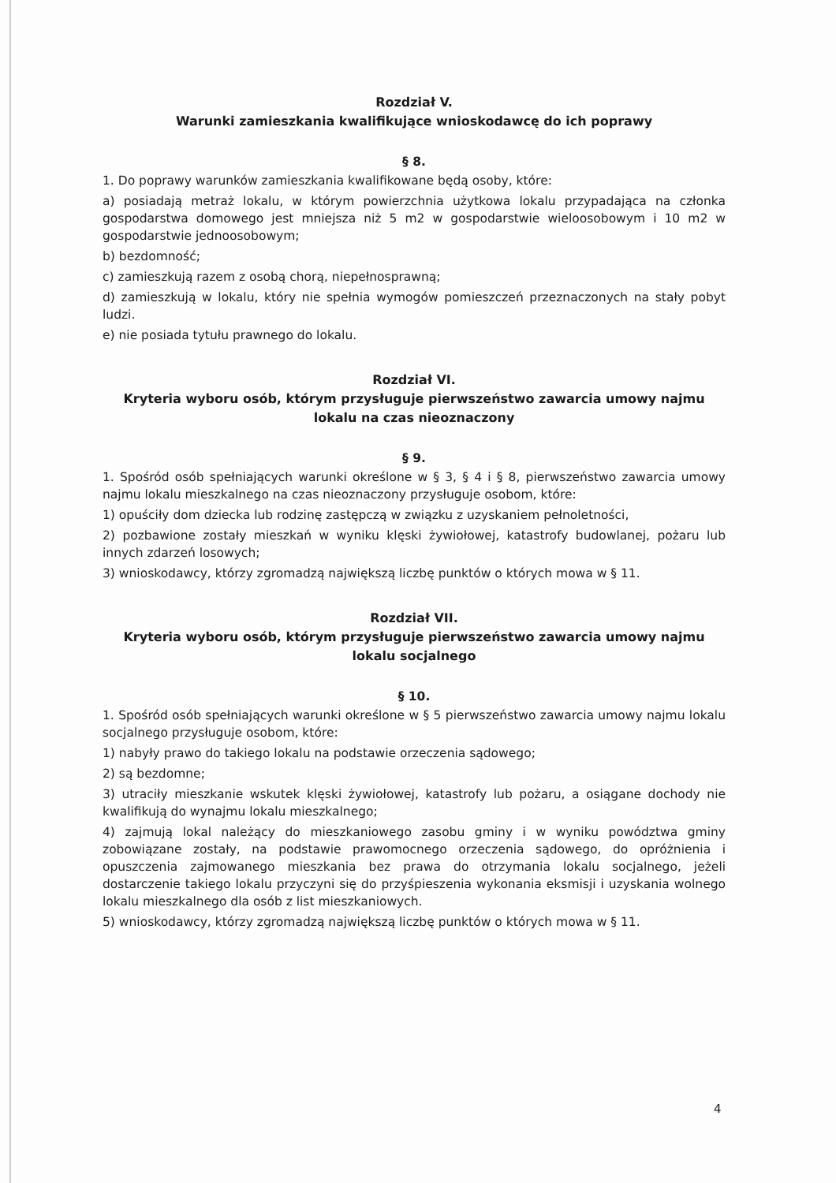Rozdział V.
Warunki zamieszkania kwalifikujące wnioskodawcę do ich poprawy
§ 8.
1. Do poprawy warunków zamieszkania kwalifikowane będą osoby, które:
a) posiadają metraż lokalu, w którym powierzchnia użytkowa lokalu przypadająca na członka gospodarstwa domowego jest mniejsza niż 5 m2 w gospodarstwie wieloosobowym i 10 m2 w gospodarstwie jednoosobowym;
b) bezdomność;
c) zamieszkują razem z osobą chorą, niepełnosprawną;
d) zamieszkują w lokalu, który nie spełnia wymogów pomieszczeń przeznaczonych na stały pobyt ludzi.
e) nie posiada tytułu prawnego do lokalu.
Rozdział VI.
Kryteria wyboru osób, którym przysługuje pierwszeństwo zawarcia umowy najmu lokalu na czas nieoznaczony
§ 9.
1. Spośród osób spełniających warunki określone w § 3, § 4 i § 8, pierwszeństwo zawarcia umowy najmu lokalu mieszkalnego na czas nieoznaczony przysługuje osobom, które:
1) opuściły dom dziecka lub rodzinę zastępczą w związku z uzyskaniem pełnoletności,
2) pozbawione zostały mieszkań w wyniku klęski żywiołowej, katastrofy budowlanej, pożaru lub innych zdarzeń losowych;
3) wnioskodawcy, którzy zgromadzą największą liczbę punktów o których mowa w § 11.
Rozdział VII.
Kryteria wyboru osób, którym przysługuje pierwszeństwo zawarcia umowy najmu lokalu socjalnego
§ 10.
1. Spośród osób spełniających warunki określone w § 5 pierwszeństwo zawarcia umowy najmu lokalu socjalnego przysługuje osobom, które:
1) nabyły prawo do takiego lokalu na podstawie orzeczenia sądowego;
2) są bezdomne;
3) utraciły mieszkanie wskutek klęski żywiołowej, katastrofy lub pożaru, a osiągane dochody nie kwalifikują do wynajmu lokalu mieszkalnego;
4) zajmują lokal należący do mieszkaniowego zasobu gminy i w wyniku powództwa gminy zobowiązane zostały, na podstawie prawomocnego orzeczenia sądowego, do opróżnienia i opuszczenia zajmowanego mieszkania bez prawa do otrzymania lokalu socjalnego, jeżeli dostarczenie takiego lokalu przyczyni się do przyśpieszenia wykonania eksmisji i uzyskania wolnego lokalu mieszkalnego dla osób z list mieszkaniowych.
5) wnioskodawcy, którzy zgromadzą największą liczbę punktów o których mowa w § 11.
4